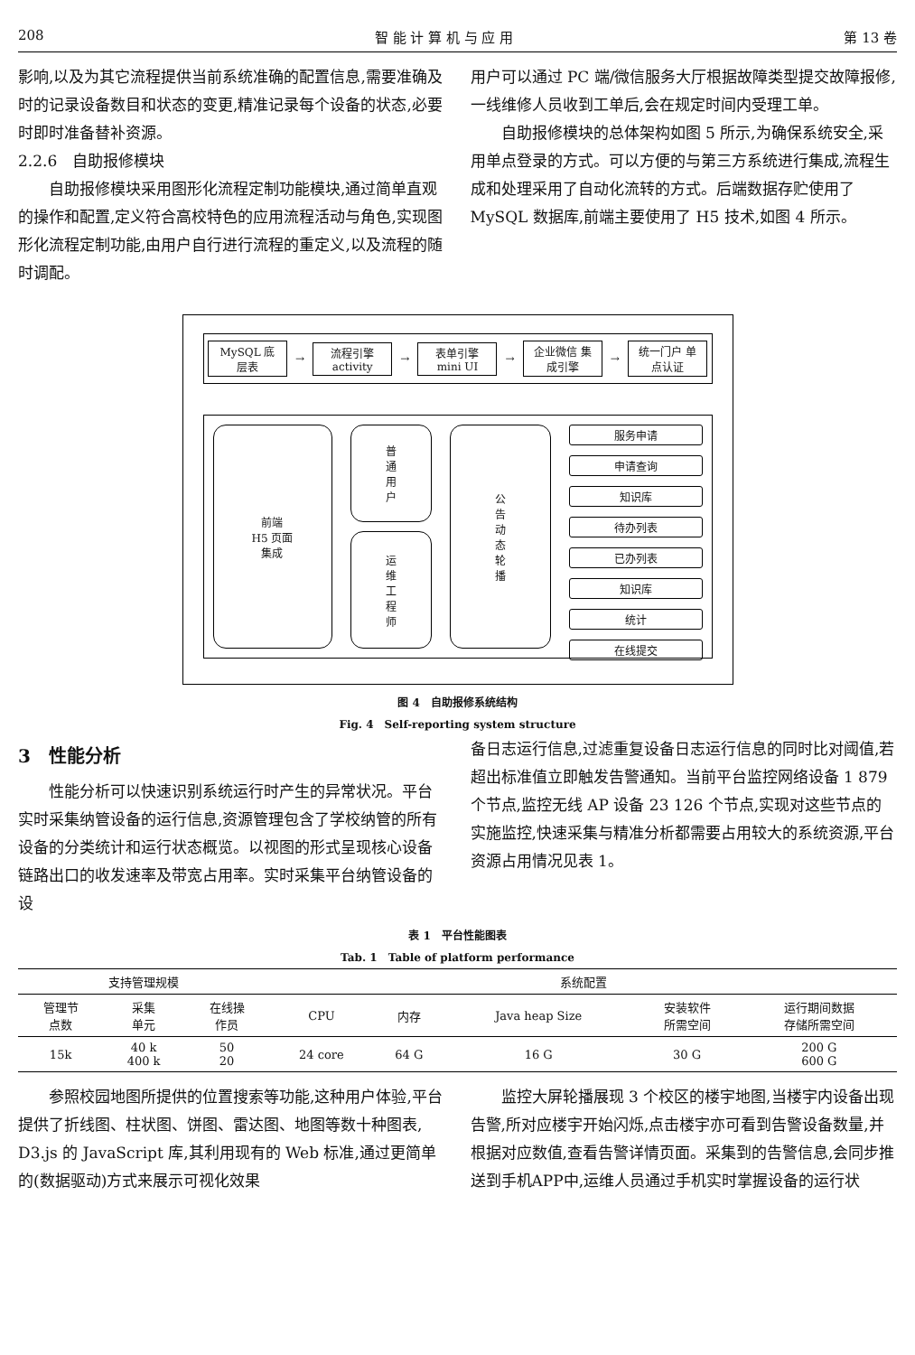208 智 能 计 算 机 与 应 用 第 13 卷
影响,以及为其它流程提供当前系统准确的配置信息,需要准确及时的记录设备数目和状态的变更,精准记录每个设备的状态,必要时即时准备替补资源。
2.2.6　自助报修模块
自助报修模块采用图形化流程定制功能模块,通过简单直观的操作和配置,定义符合高校特色的应用流程活动与角色,实现图形化流程定制功能,由用户自行进行流程的重定义,以及流程的随时调配。
用户可以通过 PC 端/微信服务大厅根据故障类型提交故障报修,一线维修人员收到工单后,会在规定时间内受理工单。
自助报修模块的总体架构如图 5 所示,为确保系统安全,采用单点登录的方式。可以方便的与第三方系统进行集成,流程生成和处理采用了自动化流转的方式。后端数据存贮使用了 MySQL 数据库,前端主要使用了 H5 技术,如图 4 所示。
MySQL 底层表
→
流程引擎 activity
→
表单引擎 mini UI
→
企业微信 集成引擎
→
统一门户 单点认证
前端
H5 页面
集成
普
通
用
户
运
维
工
程
师
公
告
动
态
轮
播
服务申请
申请查询
知识库
待办列表
已办列表
知识库
统计
在线提交
图 4　自助报修系统结构
Fig. 4　Self-reporting system structure
3　性能分析
性能分析可以快速识别系统运行时产生的异常状况。平台实时采集纳管设备的运行信息,资源管理包含了学校纳管的所有设备的分类统计和运行状态概览。以视图的形式呈现核心设备链路出口的收发速率及带宽占用率。实时采集平台纳管设备的设
备日志运行信息,过滤重复设备日志运行信息的同时比对阈值,若超出标准值立即触发告警通知。当前平台监控网络设备 1 879 个节点,监控无线 AP 设备 23 126 个节点,实现对这些节点的实施监控,快速采集与精准分析都需要占用较大的系统资源,平台资源占用情况见表 1。
表 1　平台性能图表
Tab. 1　Table of platform performance
| 支持管理规模 | | | 系统配置 | | | | |
| --- | --- | --- | --- | --- | --- | --- | --- |
| 管理节 点数 | 采集 单元 | 在线操 作员 | CPU | 内存 | Java heap Size | 安装软件 所需空间 | 运行期间数据 存储所需空间 |
| 15k | 40 k 400 k | 50 20 | 24 core | 64 G | 16 G | 30 G | 200 G 600 G |
参照校园地图所提供的位置搜索等功能,这种用户体验,平台提供了折线图、柱状图、饼图、雷达图、地图等数十种图表, D3.js 的 JavaScript 库,其利用现有的 Web 标准,通过更简单的(数据驱动)方式来展示可视化效果
监控大屏轮播展现 3 个校区的楼宇地图,当楼宇内设备出现告警,所对应楼宇开始闪烁,点击楼宇亦可看到告警设备数量,并根据对应数值,查看告警详情页面。采集到的告警信息,会同步推送到手机APP中,运维人员通过手机实时掌握设备的运行状